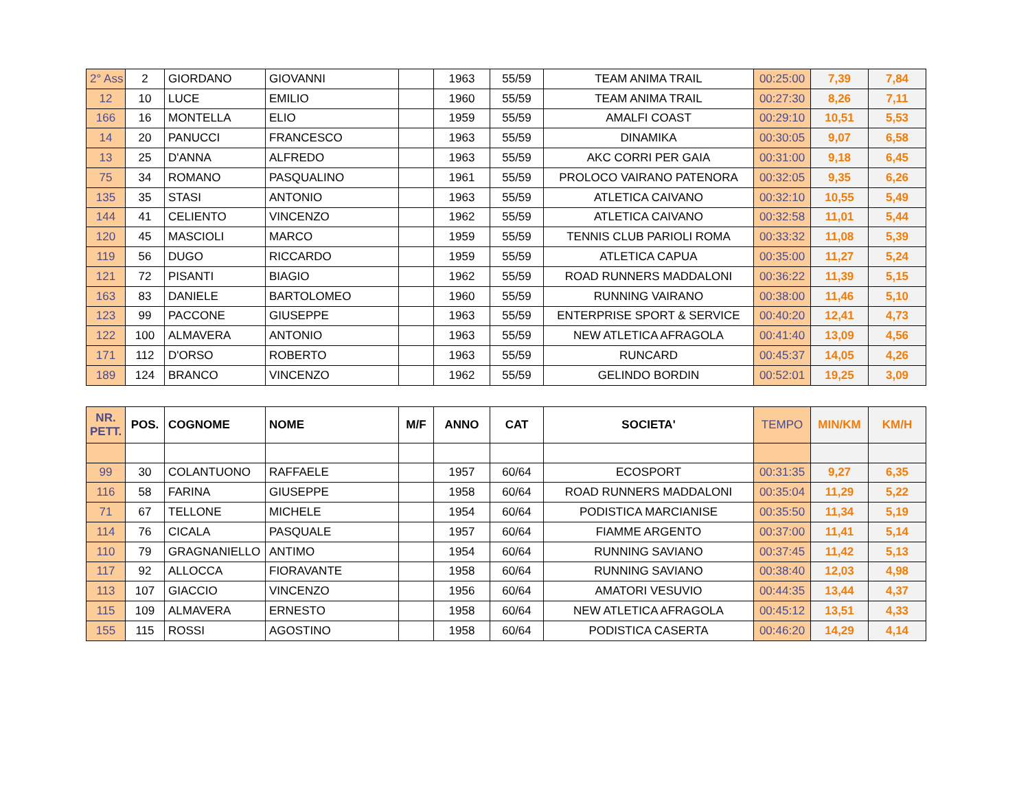| 2° Ass | 2 | GIORDANO | GIOVANNI | | 1963 | 55/59 | TEAM ANIMA TRAIL | 00:25:00 | 7,39 | 7,84 |
| 12 | 10 | LUCE | EMILIO | | 1960 | 55/59 | TEAM ANIMA TRAIL | 00:27:30 | 8,26 | 7,11 |
| 166 | 16 | MONTELLA | ELIO | | 1959 | 55/59 | AMALFI COAST | 00:29:10 | 10,51 | 5,53 |
| 14 | 20 | PANUCCI | FRANCESCO | | 1963 | 55/59 | DINAMIKA | 00:30:05 | 9,07 | 6,58 |
| 13 | 25 | D'ANNA | ALFREDO | | 1963 | 55/59 | AKC CORRI PER GAIA | 00:31:00 | 9,18 | 6,45 |
| 75 | 34 | ROMANO | PASQUALINO | | 1961 | 55/59 | PROLOCO VAIRANO PATENORA | 00:32:05 | 9,35 | 6,26 |
| 135 | 35 | STASI | ANTONIO | | 1963 | 55/59 | ATLETICA CAIVANO | 00:32:10 | 10,55 | 5,49 |
| 144 | 41 | CELIENTO | VINCENZO | | 1962 | 55/59 | ATLETICA CAIVANO | 00:32:58 | 11,01 | 5,44 |
| 120 | 45 | MASCIOLI | MARCO | | 1959 | 55/59 | TENNIS CLUB PARIOLI ROMA | 00:33:32 | 11,08 | 5,39 |
| 119 | 56 | DUGO | RICCARDO | | 1959 | 55/59 | ATLETICA CAPUA | 00:35:00 | 11,27 | 5,24 |
| 121 | 72 | PISANTI | BIAGIO | | 1962 | 55/59 | ROAD RUNNERS MADDALONI | 00:36:22 | 11,39 | 5,15 |
| 163 | 83 | DANIELE | BARTOLOMEO | | 1960 | 55/59 | RUNNING VAIRANO | 00:38:00 | 11,46 | 5,10 |
| 123 | 99 | PACCONE | GIUSEPPE | | 1963 | 55/59 | ENTERPRISE SPORT & SERVICE | 00:40:20 | 12,41 | 4,73 |
| 122 | 100 | ALMAVERA | ANTONIO | | 1963 | 55/59 | NEW ATLETICA AFRAGOLA | 00:41:40 | 13,09 | 4,56 |
| 171 | 112 | D'ORSO | ROBERTO | | 1963 | 55/59 | RUNCARD | 00:45:37 | 14,05 | 4,26 |
| 189 | 124 | BRANCO | VINCENZO | | 1962 | 55/59 | GELINDO BORDIN | 00:52:01 | 19,25 | 3,09 |
| NR. PETT. | POS. | COGNOME | NOME | M/F | ANNO | CAT | SOCIETA' | TEMPO | MIN/KM | KM/H |
| --- | --- | --- | --- | --- | --- | --- | --- | --- | --- | --- |
| 99 | 30 | COLANTUONO | RAFFAELE | | 1957 | 60/64 | ECOSPORT | 00:31:35 | 9,27 | 6,35 |
| 116 | 58 | FARINA | GIUSEPPE | | 1958 | 60/64 | ROAD RUNNERS MADDALONI | 00:35:04 | 11,29 | 5,22 |
| 71 | 67 | TELLONE | MICHELE | | 1954 | 60/64 | PODISTICA MARCIANISE | 00:35:50 | 11,34 | 5,19 |
| 114 | 76 | CICALA | PASQUALE | | 1957 | 60/64 | FIAMME ARGENTO | 00:37:00 | 11,41 | 5,14 |
| 110 | 79 | GRAGNANIELLO | ANTIMO | | 1954 | 60/64 | RUNNING SAVIANO | 00:37:45 | 11,42 | 5,13 |
| 117 | 92 | ALLOCCA | FIORAVANTE | | 1958 | 60/64 | RUNNING SAVIANO | 00:38:40 | 12,03 | 4,98 |
| 113 | 107 | GIACCIO | VINCENZO | | 1956 | 60/64 | AMATORI VESUVIO | 00:44:35 | 13,44 | 4,37 |
| 115 | 109 | ALMAVERA | ERNESTO | | 1958 | 60/64 | NEW ATLETICA AFRAGOLA | 00:45:12 | 13,51 | 4,33 |
| 155 | 115 | ROSSI | AGOSTINO | | 1958 | 60/64 | PODISTICA CASERTA | 00:46:20 | 14,29 | 4,14 |